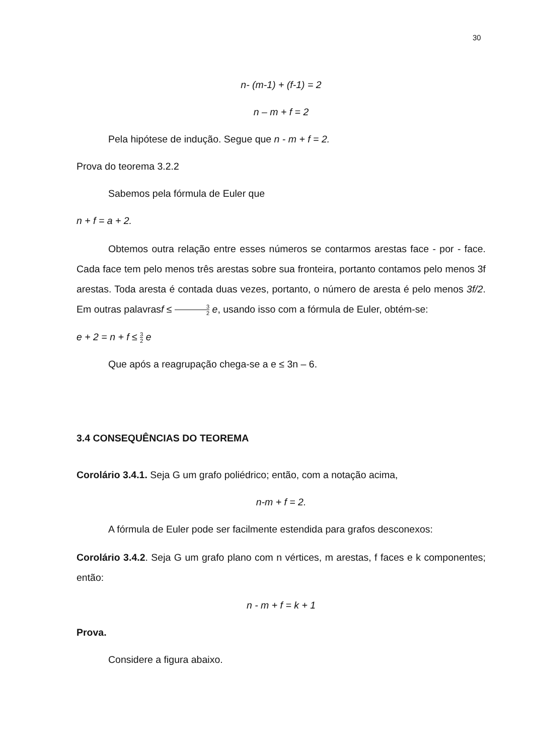30
n- (m-1) + (f-1) = 2
n – m + f = 2
Pela hipótese de indução. Segue que n - m + f = 2.
Prova do teorema 3.2.2
Sabemos pela fórmula de Euler que
n + f = a + 2.
Obtemos outra relação entre esses números se contarmos arestas face - por - face. Cada face tem pelo menos três arestas sobre sua fronteira, portanto contamos pelo menos 3f arestas. Toda aresta é contada duas vezes, portanto, o número de aresta é pelo menos 3f/2. Em outras palavrasf ≤ 3 2 e, usando isso com a fórmula de Euler, obtém-se:
e + 2 = n + f ≤ 3 2 e
Que após a reagrupação chega-se a e ≤ 3n – 6.
3.4 CONSEQUÊNCIAS DO TEOREMA
Corolário 3.4.1. Seja G um grafo poliédrico; então, com a notação acima,
n-m + f = 2.
A fórmula de Euler pode ser facilmente estendida para grafos desconexos:
Corolário 3.4.2. Seja G um grafo plano com n vértices, m arestas, f faces e k componentes; então:
n - m + f = k + 1
Prova.
Considere a figura abaixo.